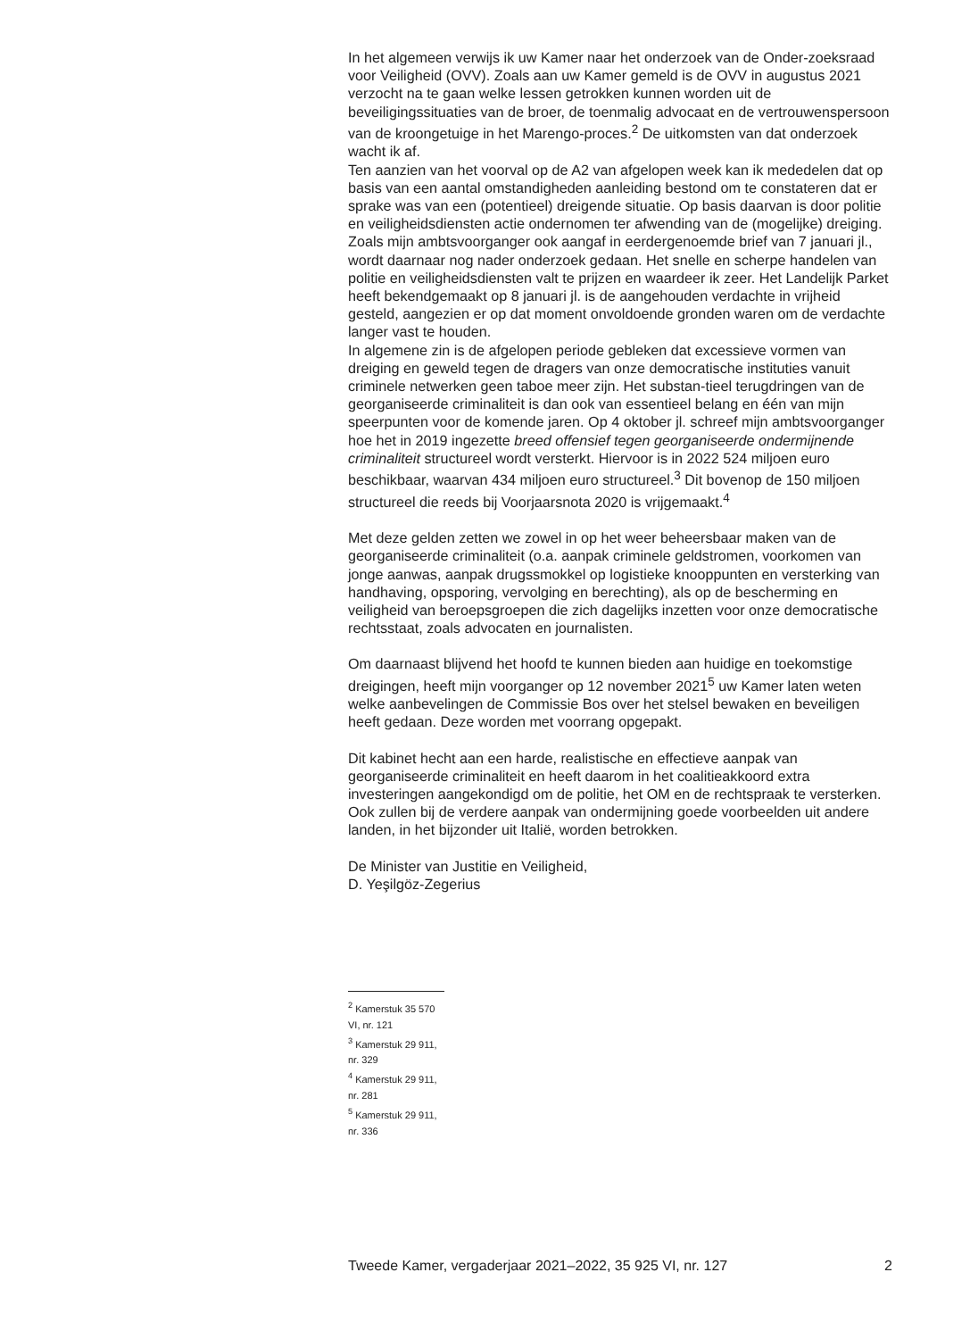In het algemeen verwijs ik uw Kamer naar het onderzoek van de Onder-zoeksraad voor Veiligheid (OVV). Zoals aan uw Kamer gemeld is de OVV in augustus 2021 verzocht na te gaan welke lessen getrokken kunnen worden uit de beveiligingssituaties van de broer, de toenmalig advocaat en de vertrouwenspersoon van de kroongetuige in het Marengo-proces.<sup>2</sup> De uitkomsten van dat onderzoek wacht ik af.
Ten aanzien van het voorval op de A2 van afgelopen week kan ik mededelen dat op basis van een aantal omstandigheden aanleiding bestond om te constateren dat er sprake was van een (potentieel) dreigende situatie. Op basis daarvan is door politie en veiligheidsdiensten actie ondernomen ter afwending van de (mogelijke) dreiging. Zoals mijn ambtsvoorganger ook aangaf in eerdergenoemde brief van 7 januari jl., wordt daarnaar nog nader onderzoek gedaan. Het snelle en scherpe handelen van politie en veiligheidsdiensten valt te prijzen en waardeer ik zeer. Het Landelijk Parket heeft bekendgemaakt op 8 januari jl. is de aangehouden verdachte in vrijheid gesteld, aangezien er op dat moment onvoldoende gronden waren om de verdachte langer vast te houden.
In algemene zin is de afgelopen periode gebleken dat excessieve vormen van dreiging en geweld tegen de dragers van onze democratische instituties vanuit criminele netwerken geen taboe meer zijn. Het substan-tieel terugdringen van de georganiseerde criminaliteit is dan ook van essentieel belang en één van mijn speerpunten voor de komende jaren. Op 4 oktober jl. schreef mijn ambtsvoorganger hoe het in 2019 ingezette breed offensief tegen georganiseerde ondermijnende criminaliteit structureel wordt versterkt. Hiervoor is in 2022 524 miljoen euro beschikbaar, waarvan 434 miljoen euro structureel.<sup>3</sup> Dit bovenop de 150 miljoen structureel die reeds bij Voorjaarsnota 2020 is vrijgemaakt.<sup>4</sup>
Met deze gelden zetten we zowel in op het weer beheersbaar maken van de georganiseerde criminaliteit (o.a. aanpak criminele geldstromen, voorkomen van jonge aanwas, aanpak drugssmokkel op logistieke knooppunten en versterking van handhaving, opsporing, vervolging en berechting), als op de bescherming en veiligheid van beroepsgroepen die zich dagelijks inzetten voor onze democratische rechtsstaat, zoals advocaten en journalisten.
Om daarnaast blijvend het hoofd te kunnen bieden aan huidige en toekomstige dreigingen, heeft mijn voorganger op 12 november 2021<sup>5</sup> uw Kamer laten weten welke aanbevelingen de Commissie Bos over het stelsel bewaken en beveiligen heeft gedaan. Deze worden met voorrang opgepakt.
Dit kabinet hecht aan een harde, realistische en effectieve aanpak van georganiseerde criminaliteit en heeft daarom in het coalitieakkoord extra investeringen aangekondigd om de politie, het OM en de rechtspraak te versterken. Ook zullen bij de verdere aanpak van ondermijning goede voorbeelden uit andere landen, in het bijzonder uit Italië, worden betrokken.
De Minister van Justitie en Veiligheid,
D. Yeşilgöz-Zegerius
<sup>2</sup> Kamerstuk 35 570 VI, nr. 121
<sup>3</sup> Kamerstuk 29 911, nr. 329
<sup>4</sup> Kamerstuk 29 911, nr. 281
<sup>5</sup> Kamerstuk 29 911, nr. 336
Tweede Kamer, vergaderjaar 2021–2022, 35 925 VI, nr. 127 2